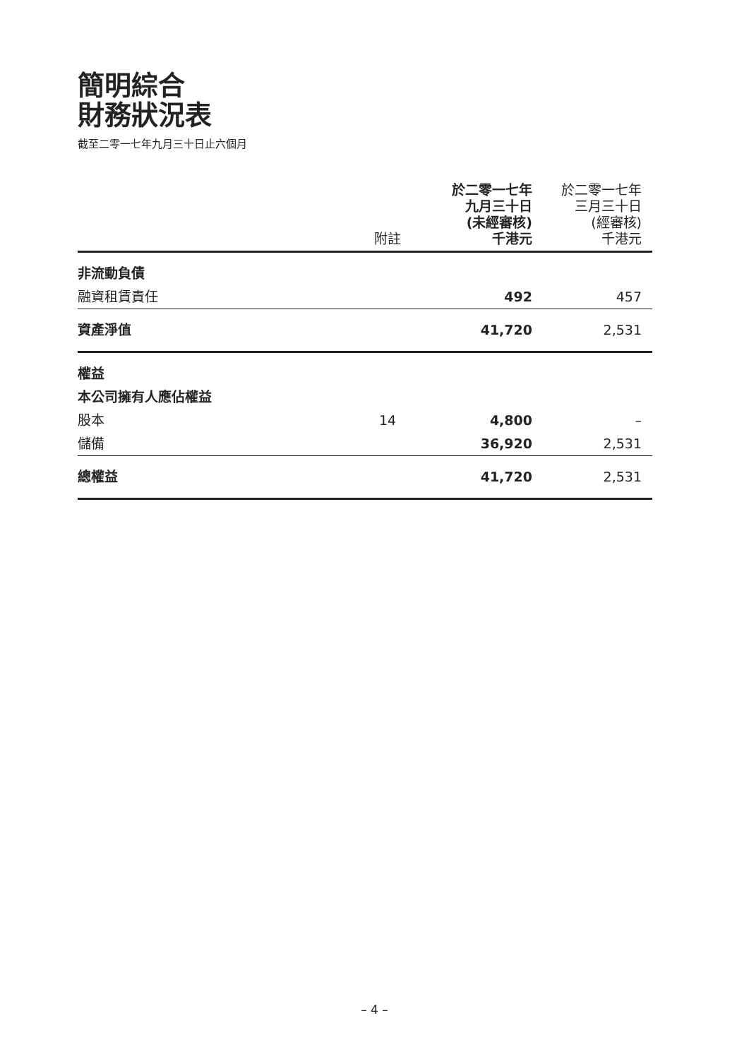簡明綜合
財務狀況表
截至二零一七年九月三十日止六個月
| | 附註 | 於二零一七年 九月三十日 (未經審核) 千港元 | 於二零一七年 三月三十日 (經審核) 千港元 |
| --- | --- | --- | --- |
| 非流動負債 | | | |
| 融資租賃責任 | | 492 | 457 |
| 資產淨值 | | 41,720 | 2,531 |
| 權益 | | | |
| 本公司擁有人應佔權益 | | | |
| 股本 | 14 | 4,800 | – |
| 儲備 | | 36,920 | 2,531 |
| 總權益 | | 41,720 | 2,531 |
– 4 –